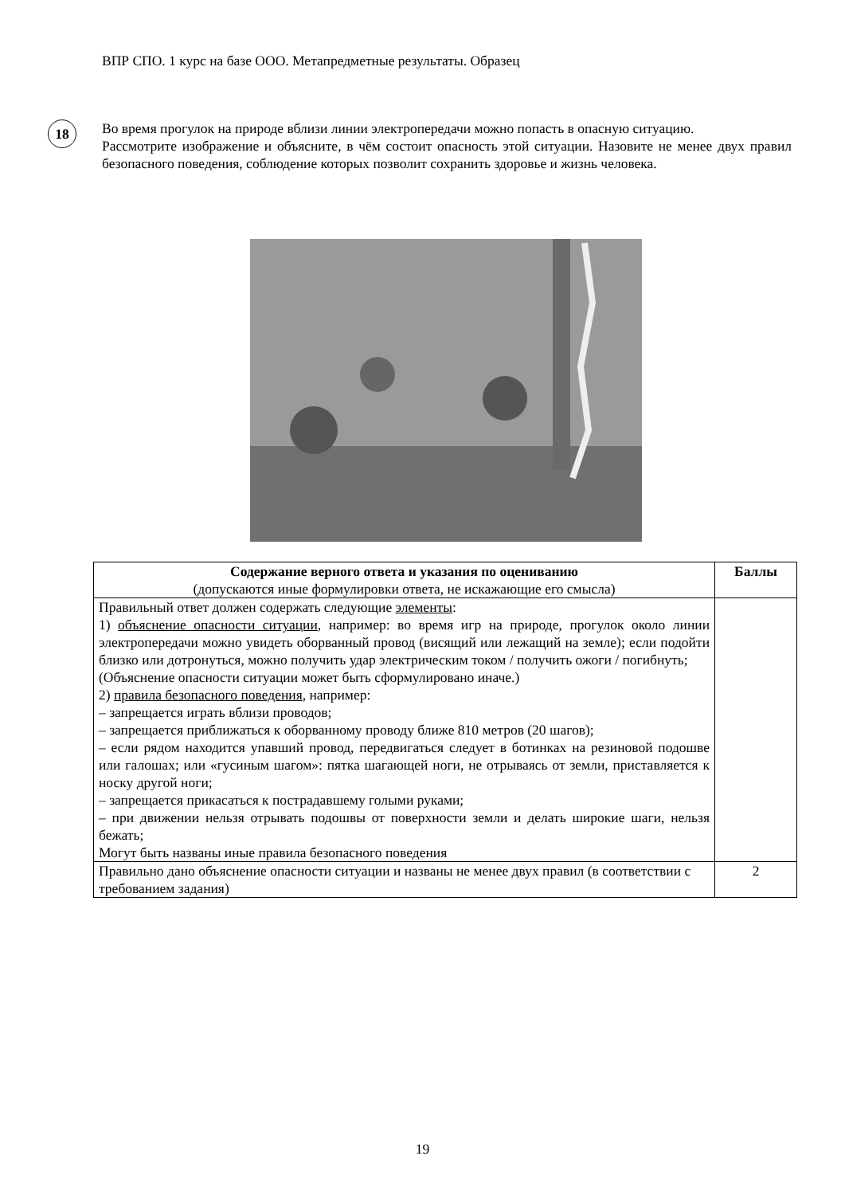ВПР СПО. 1 курс на базе ООО. Метапредметные результаты. Образец
18
Во время прогулок на природе вблизи линии электропередачи можно попасть в опасную ситуацию.
Рассмотрите изображение и объясните, в чём состоит опасность этой ситуации. Назовите не менее двух правил безопасного поведения, соблюдение которых позволит сохранить здоровье и жизнь человека.
| Содержание верного ответа и указания по оцениванию (допускаются иные формулировки ответа, не искажающие его смысла) | Баллы |
| --- | --- |
| Правильный ответ должен содержать следующие элементы : 1) объяснение опасности ситуации , например: во время игр на природе, прогулок около линии электропередачи можно увидеть оборванный провод (висящий или лежащий на земле); если подойти близко или дотронуться, можно получить удар электрическим током / получить ожоги / погибнуть; (Объяснение опасности ситуации может быть сформулировано иначе.) 2) правила безопасного поведения , например: – запрещается играть вблизи проводов; – запрещается приближаться к оборванному проводу ближе 810 метров (20 шагов); – если рядом находится упавший провод, передвигаться следует в ботинках на резиновой подошве или галошах; или «гусиным шагом»: пятка шагающей ноги, не отрываясь от земли, приставляется к носку другой ноги; – запрещается прикасаться к пострадавшему голыми руками; – при движении нельзя отрывать подошвы от поверхности земли и делать широкие шаги, нельзя бежать; Могут быть названы иные правила безопасного поведения | |
| Правильно дано объяснение опасности ситуации и названы не менее двух правил (в соответствии с требованием задания) | 2 |
19